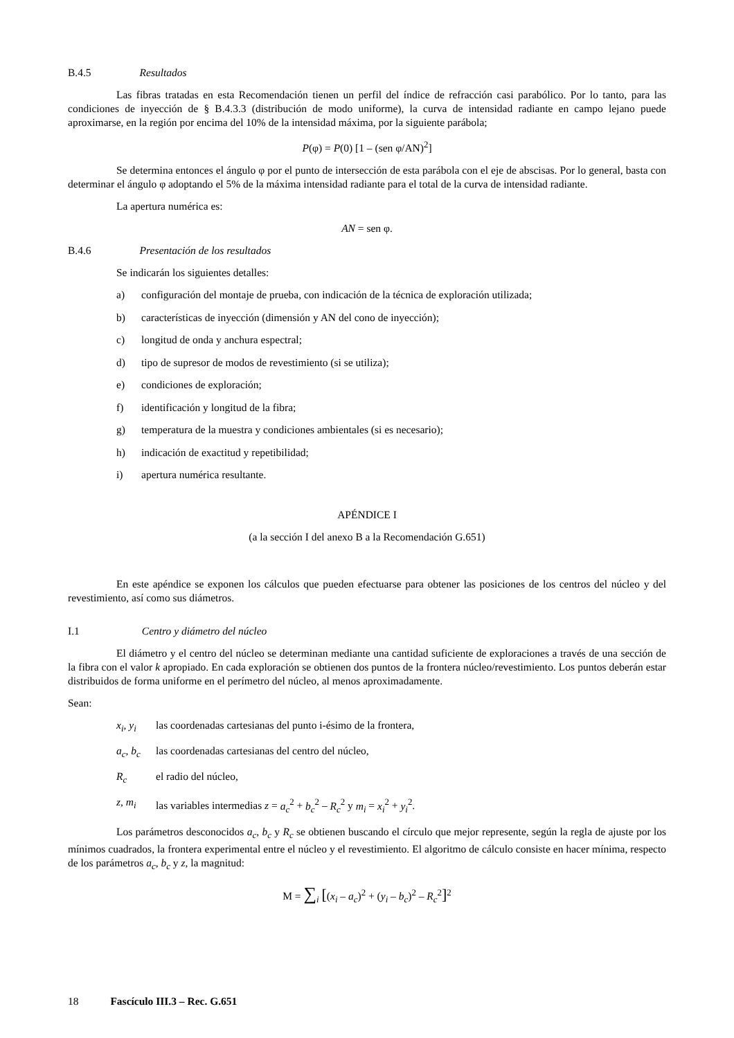B.4.5 Resultados
Las fibras tratadas en esta Recomendación tienen un perfil del índice de refracción casi parabólico. Por lo tanto, para las condiciones de inyección de § B.4.3.3 (distribución de modo uniforme), la curva de intensidad radiante en campo lejano puede aproximarse, en la región por encima del 10% de la intensidad máxima, por la siguiente parábola;
P(φ) = P(0) [1 – (sen φ/AN)<sup>2</sup>]
Se determina entonces el ángulo φ por el punto de intersección de esta parábola con el eje de abscisas. Por lo general, basta con determinar el ángulo φ adoptando el 5% de la máxima intensidad radiante para el total de la curva de intensidad radiante.
La apertura numérica es:
AN = sen φ.
B.4.6 Presentación de los resultados
Se indicarán los siguientes detalles:
a) configuración del montaje de prueba, con indicación de la técnica de exploración utilizada;
b) características de inyección (dimensión y AN del cono de inyección);
c) longitud de onda y anchura espectral;
d) tipo de supresor de modos de revestimiento (si se utiliza);
e) condiciones de exploración;
f) identificación y longitud de la fibra;
g) temperatura de la muestra y condiciones ambientales (si es necesario);
h) indicación de exactitud y repetibilidad;
i) apertura numérica resultante.
APÉNDICE I
(a la sección I del anexo B a la Recomendación G.651)
En este apéndice se exponen los cálculos que pueden efectuarse para obtener las posiciones de los centros del núcleo y del revestimiento, así como sus diámetros.
I.1 Centro y diámetro del núcleo
El diámetro y el centro del núcleo se determinan mediante una cantidad suficiente de exploraciones a través de una sección de la fibra con el valor k apropiado. En cada exploración se obtienen dos puntos de la frontera núcleo/revestimiento. Los puntos deberán estar distribuidos de forma uniforme en el perímetro del núcleo, al menos aproximadamente.
Sean:
x<sub>i</sub>, y<sub>i</sub> las coordenadas cartesianas del punto i-ésimo de la frontera,
a<sub>c</sub>, b<sub>c</sub> las coordenadas cartesianas del centro del núcleo,
R<sub>c</sub> el radio del núcleo,
z, m<sub>i</sub> las variables intermedias z = a<sub>c</sub><sup>2</sup> + b<sub>c</sub><sup>2</sup> – R<sub>c</sub><sup>2</sup> y m<sub>i</sub> = x<sub>i</sub><sup>2</sup> + y<sub>i</sub><sup>2</sup>.
Los parámetros desconocidos a<sub>c</sub>, b<sub>c</sub> y R<sub>c</sub> se obtienen buscando el círculo que mejor represente, según la regla de ajuste por los mínimos cuadrados, la frontera experimental entre el núcleo y el revestimiento. El algoritmo de cálculo consiste en hacer mínima, respecto de los parámetros a<sub>c</sub>, b<sub>c</sub> y z, la magnitud:
M = ∑<sub>i</sub> [(x<sub>i</sub> – a<sub>c</sub>)<sup>2</sup> + (y<sub>i</sub> – b<sub>c</sub>)<sup>2</sup> – R<sub>c</sub><sup>2</sup>]<sup>2</sup>
18 Fascículo III.3 – Rec. G.651